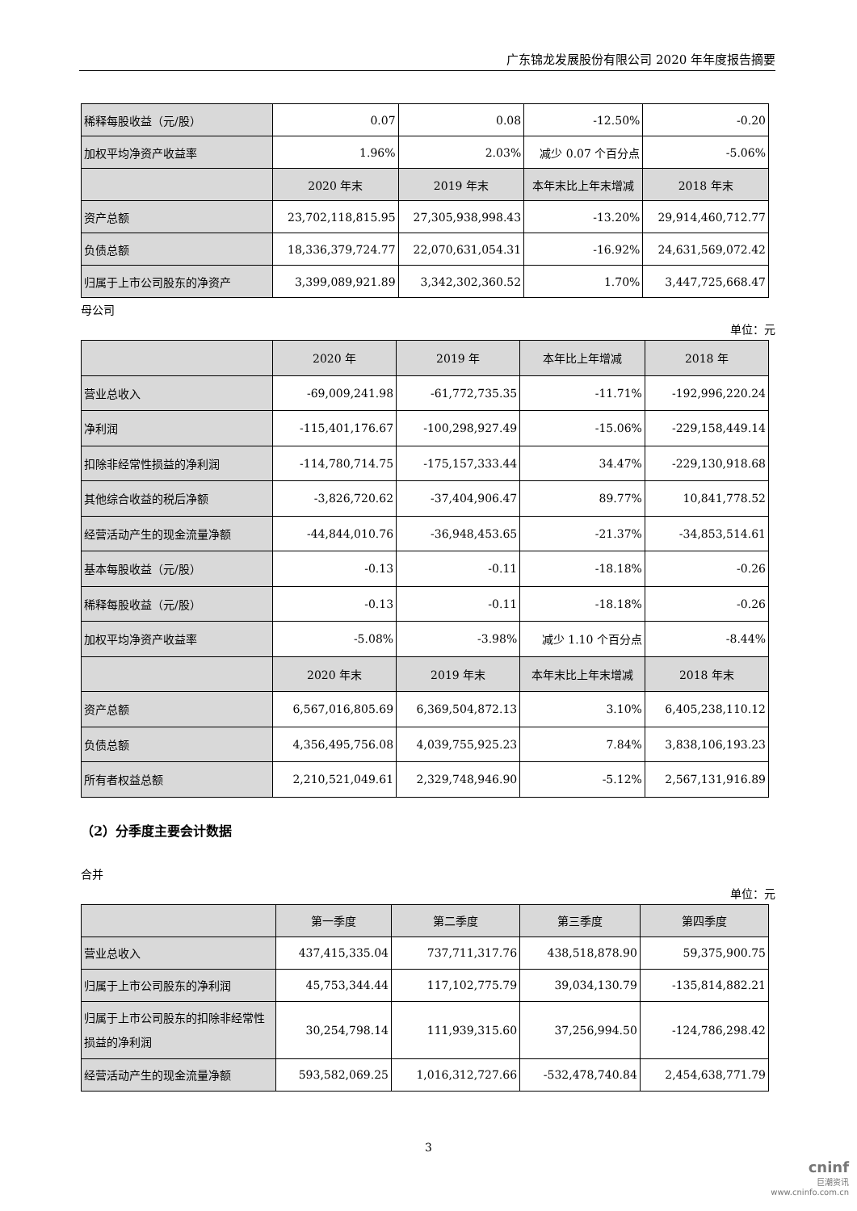广东锦龙发展股份有限公司 2020 年年度报告摘要
| 稀释每股收益（元/股） | 0.07 | 0.08 | -12.50% | -0.20 |
| 加权平均净资产收益率 | 1.96% | 2.03% | 减少 0.07 个百分点 | -5.06% |
| | 2020 年末 | 2019 年末 | 本年末比上年末增减 | 2018 年末 |
| 资产总额 | 23,702,118,815.95 | 27,305,938,998.43 | -13.20% | 29,914,460,712.77 |
| 负债总额 | 18,336,379,724.77 | 22,070,631,054.31 | -16.92% | 24,631,569,072.42 |
| 归属于上市公司股东的净资产 | 3,399,089,921.89 | 3,342,302,360.52 | 1.70% | 3,447,725,668.47 |
母公司
单位：元
| | 2020 年 | 2019 年 | 本年比上年增减 | 2018 年 |
| --- | --- | --- | --- | --- |
| 营业总收入 | -69,009,241.98 | -61,772,735.35 | -11.71% | -192,996,220.24 |
| 净利润 | -115,401,176.67 | -100,298,927.49 | -15.06% | -229,158,449.14 |
| 扣除非经常性损益的净利润 | -114,780,714.75 | -175,157,333.44 | 34.47% | -229,130,918.68 |
| 其他综合收益的税后净额 | -3,826,720.62 | -37,404,906.47 | 89.77% | 10,841,778.52 |
| 经营活动产生的现金流量净额 | -44,844,010.76 | -36,948,453.65 | -21.37% | -34,853,514.61 |
| 基本每股收益（元/股） | -0.13 | -0.11 | -18.18% | -0.26 |
| 稀释每股收益（元/股） | -0.13 | -0.11 | -18.18% | -0.26 |
| 加权平均净资产收益率 | -5.08% | -3.98% | 减少 1.10 个百分点 | -8.44% |
| | 2020 年末 | 2019 年末 | 本年末比上年末增减 | 2018 年末 |
| 资产总额 | 6,567,016,805.69 | 6,369,504,872.13 | 3.10% | 6,405,238,110.12 |
| 负债总额 | 4,356,495,756.08 | 4,039,755,925.23 | 7.84% | 3,838,106,193.23 |
| 所有者权益总额 | 2,210,521,049.61 | 2,329,748,946.90 | -5.12% | 2,567,131,916.89 |
（2）分季度主要会计数据
合并
单位：元
| | 第一季度 | 第二季度 | 第三季度 | 第四季度 |
| --- | --- | --- | --- | --- |
| 营业总收入 | 437,415,335.04 | 737,711,317.76 | 438,518,878.90 | 59,375,900.75 |
| 归属于上市公司股东的净利润 | 45,753,344.44 | 117,102,775.79 | 39,034,130.79 | -135,814,882.21 |
| 归属于上市公司股东的扣除非经常性损益的净利润 | 30,254,798.14 | 111,939,315.60 | 37,256,994.50 | -124,786,298.42 |
| 经营活动产生的现金流量净额 | 593,582,069.25 | 1,016,312,727.66 | -532,478,740.84 | 2,454,638,771.79 |
3
cninf
巨潮资讯
www.cninfo.com.cn